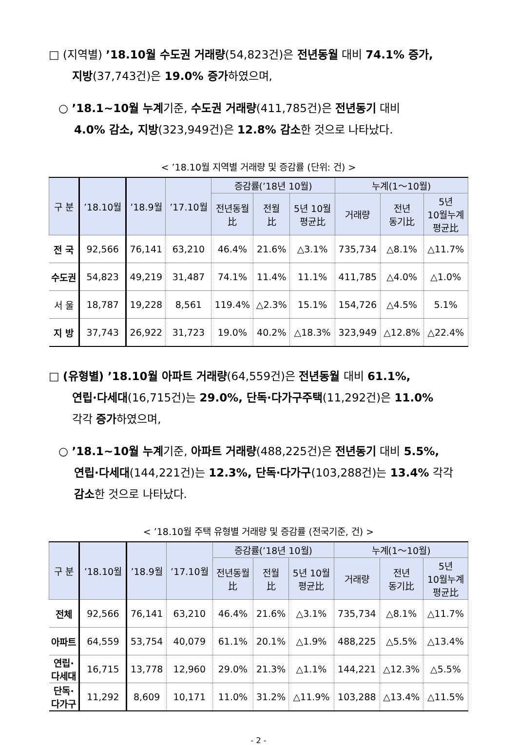□ (지역별) ’18.10월 수도권 거래량(54,823건)은 전년동월 대비 74.1% 증가,
지방(37,743건)은 19.0% 증가하였으며,
○ ’18.1~10월 누계기준, 수도권 거래량(411,785건)은 전년동기 대비
4.0% 감소, 지방(323,949건)은 12.8% 감소한 것으로 나타났다.
< ’18.10월 지역별 거래량 및 증감률 (단위: 건) >
| 구 분 | ’18.10월 | ’18.9월 | ’17.10월 | 증감률(’18년 10월) | | | 누계(1～10월) | | |
| --- | --- | --- | --- | --- | --- | --- | --- | --- | --- |
| | | | | 전년동월 比 | 전월 比 | 5년 10월 평균比 | 거래량 | 전년 동기比 | 5년 10월누계 평균比 |
| 전 국 | 92,566 | 76,141 | 63,210 | 46.4% | 21.6% | △3.1% | 735,734 | △8.1% | △11.7% |
| 수도권 | 54,823 | 49,219 | 31,487 | 74.1% | 11.4% | 11.1% | 411,785 | △4.0% | △1.0% |
| 서 울 | 18,787 | 19,228 | 8,561 | 119.4% | △2.3% | 15.1% | 154,726 | △4.5% | 5.1% |
| 지 방 | 37,743 | 26,922 | 31,723 | 19.0% | 40.2% | △18.3% | 323,949 | △12.8% | △22.4% |
□ (유형별) ’18.10월 아파트 거래량(64,559건)은 전년동월 대비 61.1%,
연립·다세대(16,715건)는 29.0%, 단독·다가구주택(11,292건)은 11.0%
각각 증가하였으며,
○ ’18.1~10월 누계기준, 아파트 거래량(488,225건)은 전년동기 대비 5.5%,
연립·다세대(144,221건)는 12.3%, 단독·다가구(103,288건)는 13.4% 각각
감소한 것으로 나타났다.
< ’18.10월 주택 유형별 거래량 및 증감률 (전국기준, 건) >
| 구 분 | ’18.10월 | ’18.9월 | ’17.10월 | 증감률(’18년 10월) | | | 누계(1～10월) | | |
| --- | --- | --- | --- | --- | --- | --- | --- | --- | --- |
| | | | | 전년동월 比 | 전월 比 | 5년 10월 평균比 | 거래량 | 전년 동기比 | 5년 10월누계 평균比 |
| 전체 | 92,566 | 76,141 | 63,210 | 46.4% | 21.6% | △3.1% | 735,734 | △8.1% | △11.7% |
| 아파트 | 64,559 | 53,754 | 40,079 | 61.1% | 20.1% | △1.9% | 488,225 | △5.5% | △13.4% |
| 연립· 다세대 | 16,715 | 13,778 | 12,960 | 29.0% | 21.3% | △1.1% | 144,221 | △12.3% | △5.5% |
| 단독· 다가구 | 11,292 | 8,609 | 10,171 | 11.0% | 31.2% | △11.9% | 103,288 | △13.4% | △11.5% |
- 2 -